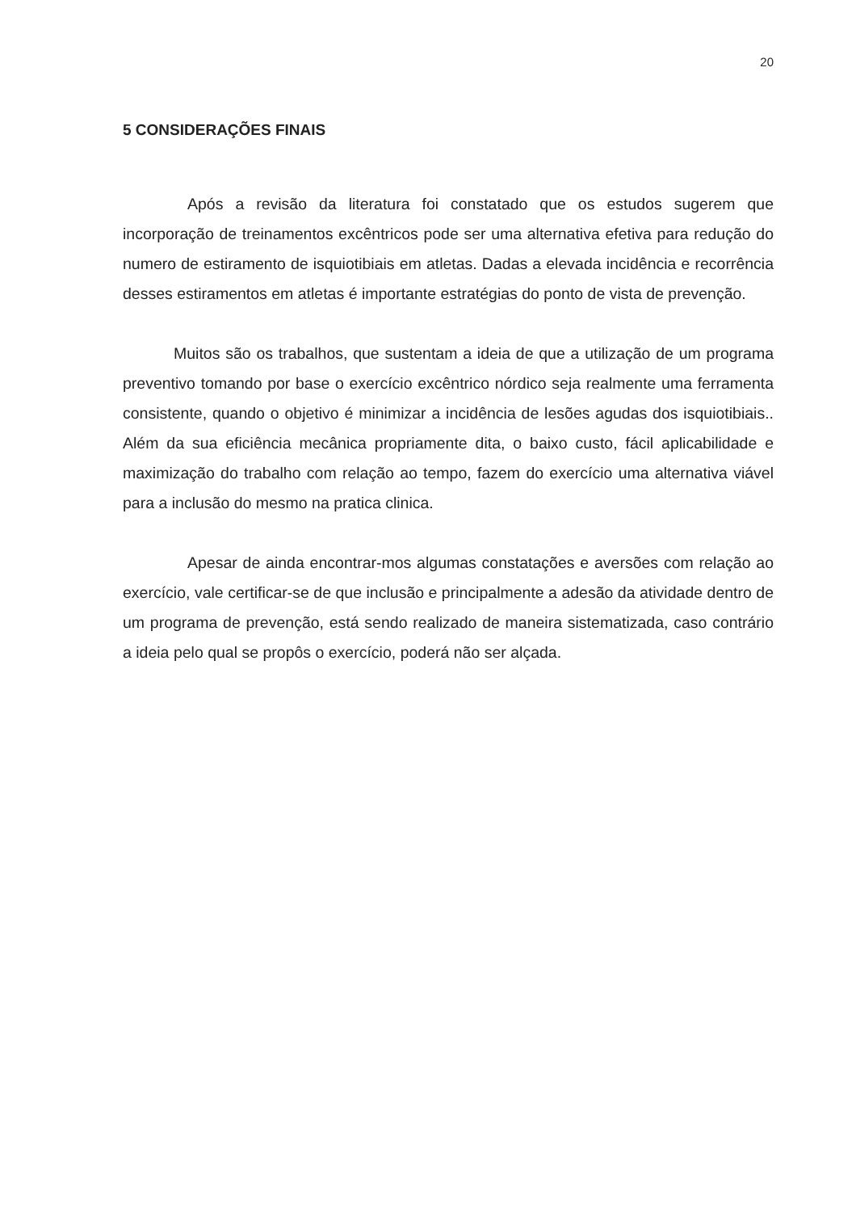20
5 CONSIDERAÇÕES FINAIS
Após a revisão da literatura foi constatado que os estudos sugerem que incorporação de treinamentos excêntricos pode ser uma alternativa efetiva para redução do numero de estiramento de isquiotibiais em atletas. Dadas a elevada incidência e recorrência desses estiramentos em atletas é importante estratégias do ponto de vista de prevenção.
Muitos são os trabalhos, que sustentam a ideia de que a utilização de um programa preventivo tomando por base o exercício excêntrico nórdico seja realmente uma ferramenta consistente, quando o objetivo é minimizar a incidência de lesões agudas dos isquiotibiais.. Além da sua eficiência mecânica propriamente dita, o baixo custo, fácil aplicabilidade e maximização do trabalho com relação ao tempo, fazem do exercício uma alternativa viável para a inclusão do mesmo na pratica clinica.
Apesar de ainda encontrar-mos algumas constatações e aversões com relação ao exercício, vale certificar-se de que inclusão e principalmente a adesão da atividade dentro de um programa de prevenção, está sendo realizado de maneira sistematizada, caso contrário a ideia pelo qual se propôs o exercício, poderá não ser alçada.